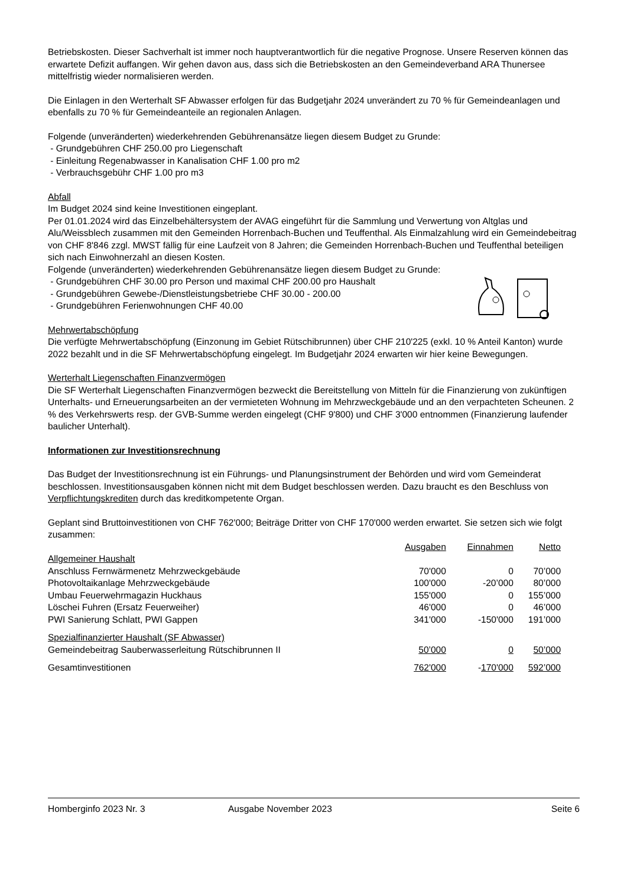Betriebskosten. Dieser Sachverhalt ist immer noch hauptverantwortlich für die negative Prognose. Unsere Reserven können das erwartete Defizit auffangen. Wir gehen davon aus, dass sich die Betriebskosten an den Gemeindeverband ARA Thunersee mittelfristig wieder normalisieren werden.
Die Einlagen in den Werterhalt SF Abwasser erfolgen für das Budgetjahr 2024 unverändert zu 70 % für Gemeindeanlagen und ebenfalls zu 70 % für Gemeindeanteile an regionalen Anlagen.
Folgende (unveränderten) wiederkehrenden Gebührenansätze liegen diesem Budget zu Grunde:
- Grundgebühren CHF 250.00 pro Liegenschaft
- Einleitung Regenabwasser in Kanalisation CHF 1.00 pro m2
- Verbrauchsgebühr CHF 1.00 pro m3
Abfall
Im Budget 2024 sind keine Investitionen eingeplant.
Per 01.01.2024 wird das Einzelbehältersystem der AVAG eingeführt für die Sammlung und Verwertung von Altglas und Alu/Weissblech zusammen mit den Gemeinden Horrenbach-Buchen und Teuffenthal. Als Einmalzahlung wird ein Gemeindebeitrag von CHF 8'846 zzgl. MWST fällig für eine Laufzeit von 8 Jahren; die Gemeinden Horrenbach-Buchen und Teuffenthal beteiligen sich nach Einwohnerzahl an diesen Kosten.
Folgende (unveränderten) wiederkehrenden Gebührenansätze liegen diesem Budget zu Grunde:
- Grundgebühren CHF 30.00 pro Person und maximal CHF 200.00 pro Haushalt
- Grundgebühren Gewebe-/Dienstleistungsbetriebe CHF 30.00 - 200.00
- Grundgebühren Ferienwohnungen CHF 40.00
Mehrwertabschöpfung
Die verfügte Mehrwertabschöpfung (Einzonung im Gebiet Rütschibrunnen) über CHF 210'225 (exkl. 10 % Anteil Kanton) wurde 2022 bezahlt und in die SF Mehrwertabschöpfung eingelegt. Im Budgetjahr 2024 erwarten wir hier keine Bewegungen.
Werterhalt Liegenschaften Finanzvermögen
Die SF Werterhalt Liegenschaften Finanzvermögen bezweckt die Bereitstellung von Mitteln für die Finanzierung von zukünftigen Unterhalts- und Erneuerungsarbeiten an der vermieteten Wohnung im Mehrzweckgebäude und an den verpachteten Scheunen. 2 % des Verkehrswerts resp. der GVB-Summe werden eingelegt (CHF 9'800) und CHF 3'000 entnommen (Finanzierung laufender baulicher Unterhalt).
Informationen zur Investitionsrechnung
Das Budget der Investitionsrechnung ist ein Führungs- und Planungsinstrument der Behörden und wird vom Gemeinderat beschlossen. Investitionsausgaben können nicht mit dem Budget beschlossen werden. Dazu braucht es den Beschluss von Verpflichtungskrediten durch das kreditkompetente Organ.
Geplant sind Bruttoinvestitionen von CHF 762'000; Beiträge Dritter von CHF 170'000 werden erwartet. Sie setzen sich wie folgt zusammen:
| | Ausgaben | Einnahmen | Netto |
| Allgemeiner Haushalt | | | |
| Anschluss Fernwärmenetz Mehrzweckgebäude | 70'000 | 0 | 70’000 |
| Photovoltaikanlage Mehrzweckgebäude | 100'000 | -20’000 | 80’000 |
| Umbau Feuerwehrmagazin Huckhaus | 155'000 | 0 | 155’000 |
| Löschei Fuhren (Ersatz Feuerweiher) | 46'000 | 0 | 46’000 |
| PWI Sanierung Schlatt, PWI Gappen | 341'000 | -150'000 | 191’000 |
| Spezialfinanzierter Haushalt (SF Abwasser) | | | |
| Gemeindebeitrag Sauberwasserleitung Rütschibrunnen II | 50’000 | 0 | 50’000 |
| Gesamtinvestitionen | 762'000 | - 170'000 | 592’000 |
Homberginfo 2023 Nr. 3 Ausgabe November 2023 Seite 6